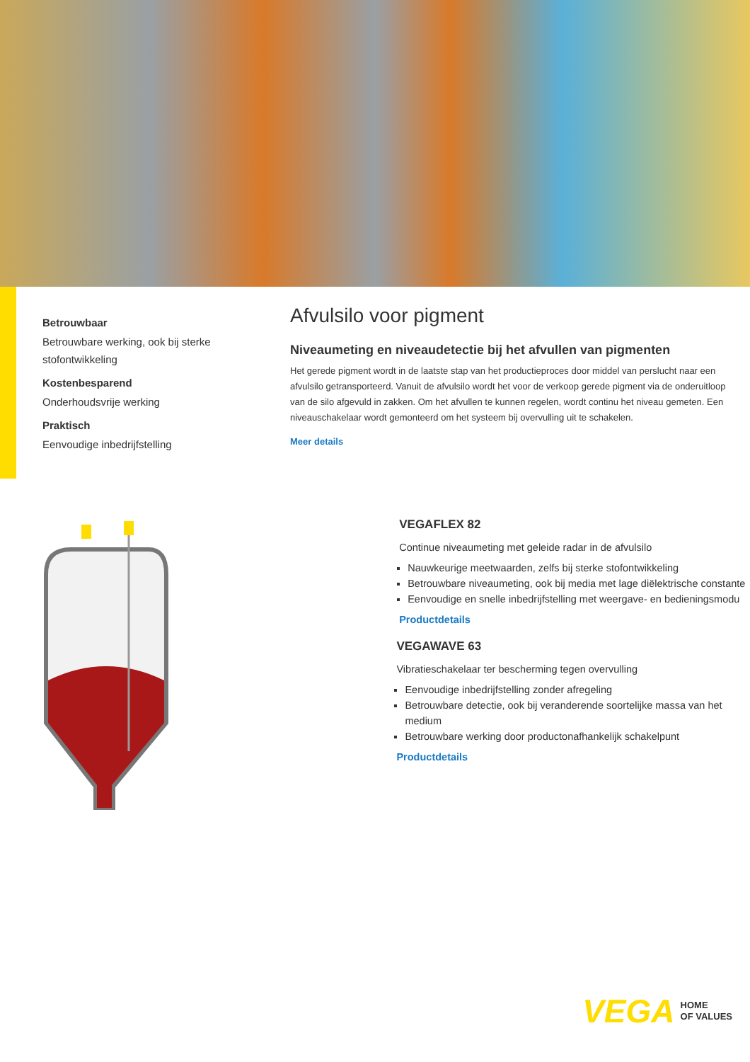Betrouwbaar
Betrouwbare werking, ook bij sterke stofontwikkeling
Kostenbesparend
Onderhoudsvrije werking
Praktisch
Eenvoudige inbedrijfstelling
Afvulsilo voor pigment
Niveaumeting en niveaudetectie bij het afvullen van pigmenten
Het gerede pigment wordt in de laatste stap van het productieproces door middel van perslucht naar een afvulsilo getransporteerd. Vanuit de afvulsilo wordt het voor de verkoop gerede pigment via de onderuitloop van de silo afgevuld in zakken. Om het afvullen te kunnen regelen, wordt continu het niveau gemeten. Een niveauschakelaar wordt gemonteerd om het systeem bij overvulling uit te schakelen.
Meer details
VEGAFLEX 82
Continue niveaumeting met geleide radar in de afvulsilo
Nauwkeurige meetwaarden, zelfs bij sterke stofontwikkeling
Betrouwbare niveaumeting, ook bij media met lage diëlektrische constante
Eenvoudige en snelle inbedrijfstelling met weergave- en bedieningsmodu
Productdetails
VEGAWAVE 63
Vibratieschakelaar ter bescherming tegen overvulling
Eenvoudige inbedrijfstelling zonder afregeling
Betrouwbare detectie, ook bij veranderende soortelijke massa van het medium
Betrouwbare werking door productonafhankelijk schakelpunt
Productdetails
VEGA HOME
OF VALUES